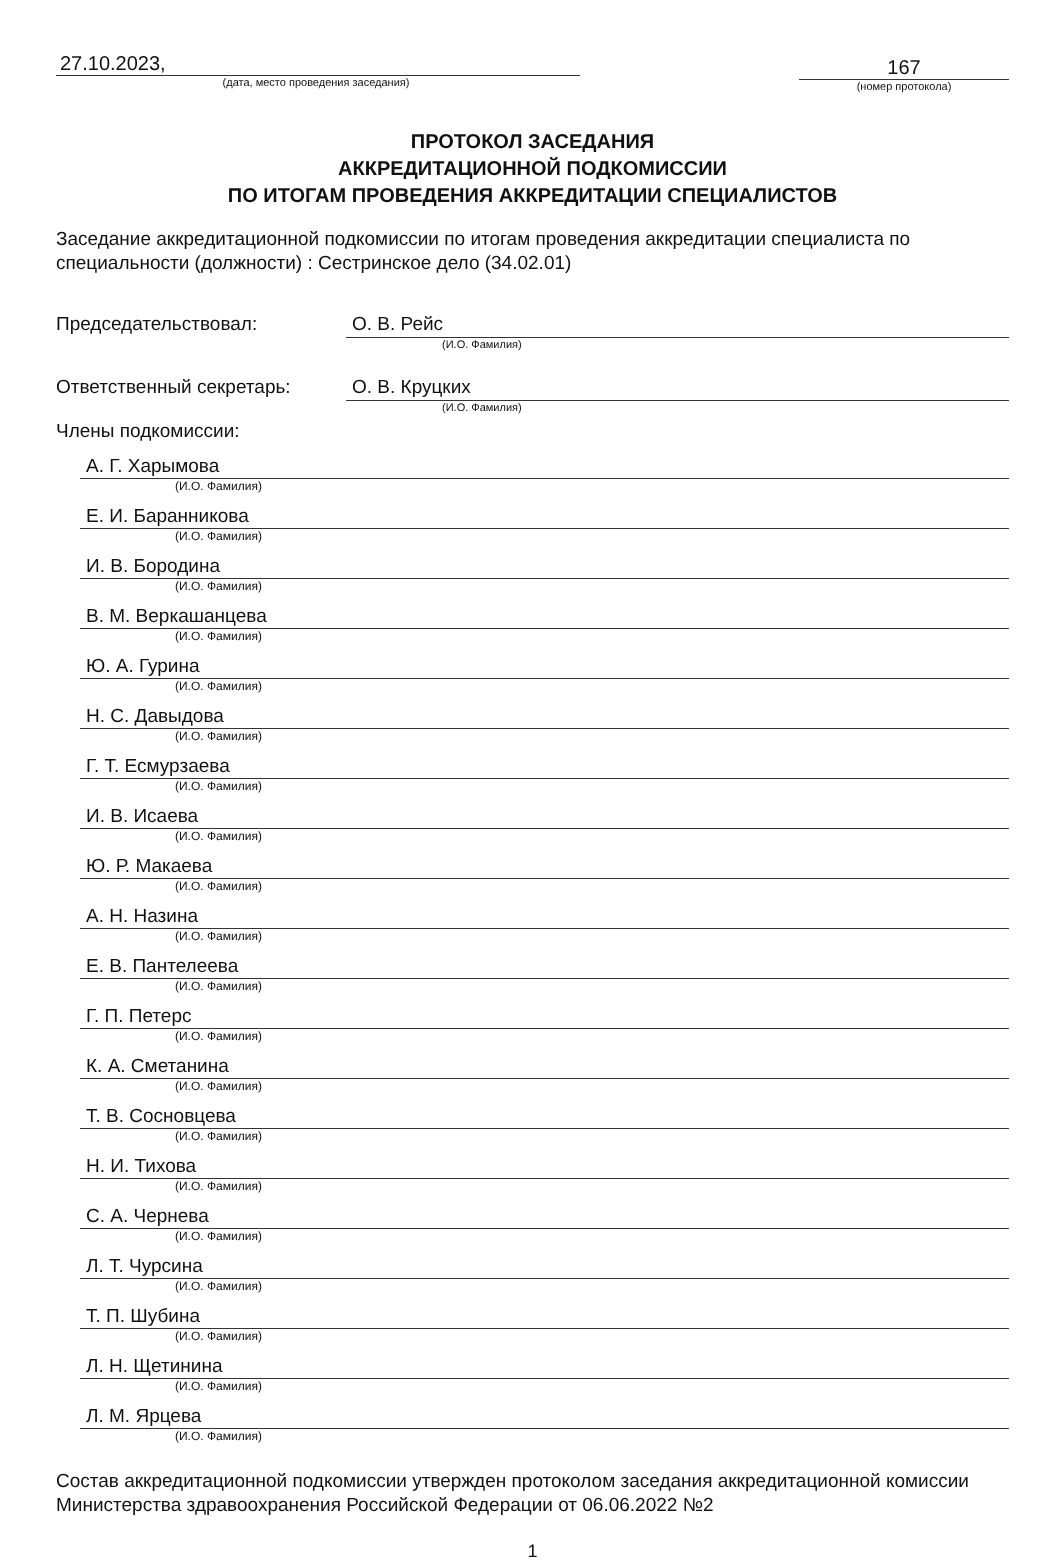27.10.2023,
(дата, место проведения заседания)
167
(номер протокола)
ПРОТОКОЛ ЗАСЕДАНИЯ
АККРЕДИТАЦИОННОЙ ПОДКОМИССИИ
ПО ИТОГАМ ПРОВЕДЕНИЯ АККРЕДИТАЦИИ СПЕЦИАЛИСТОВ
Заседание аккредитационной подкомиссии по итогам проведения аккредитации специалиста по специальности (должности) : Сестринское дело (34.02.01)
Председательствовал: О. В. Рейс
(И.О. Фамилия)
Ответственный секретарь: О. В. Круцких
(И.О. Фамилия)
Члены подкомиссии:
А. Г. Харымова
(И.О. Фамилия)
Е. И. Баранникова
(И.О. Фамилия)
И. В. Бородина
(И.О. Фамилия)
В. М. Веркашанцева
(И.О. Фамилия)
Ю. А. Гурина
(И.О. Фамилия)
Н. С. Давыдова
(И.О. Фамилия)
Г. Т. Есмурзаева
(И.О. Фамилия)
И. В. Исаева
(И.О. Фамилия)
Ю. Р. Макаева
(И.О. Фамилия)
А. Н. Назина
(И.О. Фамилия)
Е. В. Пантелеева
(И.О. Фамилия)
Г. П. Петерс
(И.О. Фамилия)
К. А. Сметанина
(И.О. Фамилия)
Т. В. Сосновцева
(И.О. Фамилия)
Н. И. Тихова
(И.О. Фамилия)
С. А. Чернева
(И.О. Фамилия)
Л. Т. Чурсина
(И.О. Фамилия)
Т. П. Шубина
(И.О. Фамилия)
Л. Н. Щетинина
(И.О. Фамилия)
Л. М. Ярцева
(И.О. Фамилия)
Состав аккредитационной подкомиссии утвержден протоколом заседания аккредитационной комиссии Министерства здравоохранения Российской Федерации от 06.06.2022 №2
1